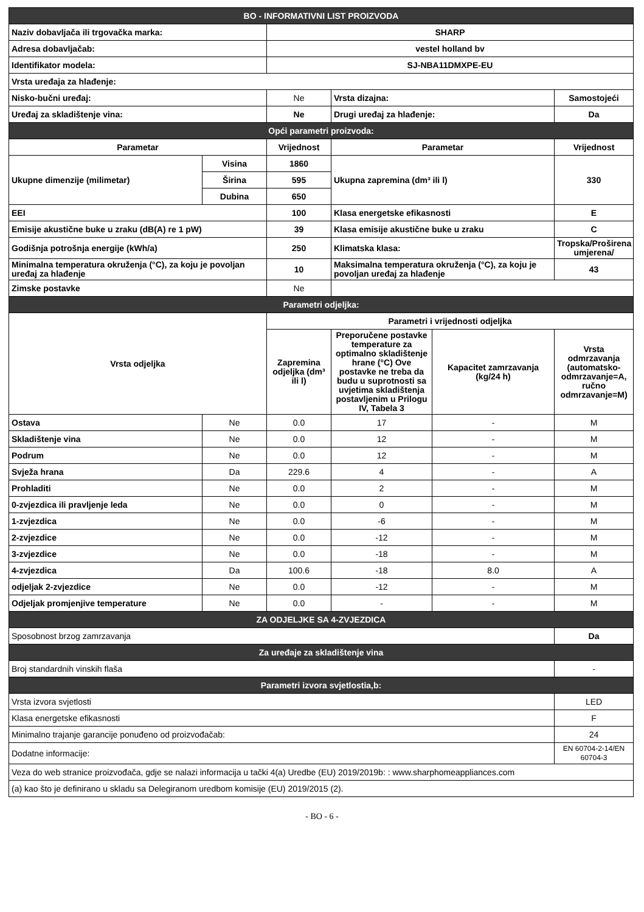| BO - INFORMATIVNI LIST PROIZVODA | | | | | |
| Naziv dobavljača ili trgovačka marka: | | SHARP | | | |
| Adresa dobavljačab: | | vestel holland bv | | | |
| Identifikator modela: | | SJ-NBA11DMXPE-EU | | | |
| Vrsta uređaja za hlađenje: | | | | | |
| Nisko-bučni uređaj: | | Ne | Vrsta dizajna: | | Samostojeći |
| Uređaj za skladištenje vina: | | Ne | Drugi uređaj za hlađenje: | | Da |
| Opći parametri proizvoda: | | | | | |
| Parametar | | Vrijednost | Parametar | | Vrijednost |
| Ukupne dimenzije (milimetar) | Visina | 1860 | Ukupna zapremina (dm³ ili l) | | 330 |
| | Širina | 595 | | | |
| | Dubina | 650 | | | |
| EEI | | 100 | Klasa energetske efikasnosti | | E |
| Emisije akustične buke u zraku (dB(A) re 1 pW) | | 39 | Klasa emisije akustične buke u zraku | | C |
| Godišnja potrošnja energije (kWh/a) | | 250 | Klimatska klasa: | | Tropska/Proširena umjerena/ |
| Minimalna temperatura okruženja (°C), za koju je povoljan uređaj za hlađenje | | 10 | Maksimalna temperatura okruženja (°C), za koju je povoljan uređaj za hlađenje | | 43 |
| Zimske postavke | | Ne | | | |
| Parametri odjeljka: | | | | | |
| Vrsta odjeljka | | Parametri i vrijednosti odjeljka | | | |
| | | Zapremina odjeljka (dm³ ili l) | Preporučene postavke temperature za optimalno skladištenje hrane (°C) Ove postavke ne treba da budu u suprotnosti sa uvjetima skladištenja postavljenim u Prilogu IV, Tabela 3 | Kapacitet zamrzavanja (kg/24 h) | Vrsta odmrzavanja (automatsko-odmrzavanje=A, ručno odmrzavanje=M) |
| Ostava | Ne | 0.0 | 17 | - | M |
| Skladištenje vina | Ne | 0.0 | 12 | - | M |
| Podrum | Ne | 0.0 | 12 | - | M |
| Svježa hrana | Da | 229.6 | 4 | - | A |
| Prohladiti | Ne | 0.0 | 2 | - | M |
| 0-zvjezdica ili pravljenje leda | Ne | 0.0 | 0 | - | M |
| 1-zvjezdica | Ne | 0.0 | -6 | - | M |
| 2-zvjezdice | Ne | 0.0 | -12 | - | M |
| 3-zvjezdice | Ne | 0.0 | -18 | - | M |
| 4-zvjezdica | Da | 100.6 | -18 | 8.0 | A |
| odjeljak 2-zvjezdice | Ne | 0.0 | -12 | - | M |
| Odjeljak promjenjive temperature | Ne | 0.0 | - | - | M |
| ZA ODJELJKE SA 4-ZVJEZDICA | | | | | |
| Sposobnost brzog zamrzavanja | | | | | Da |
| Za uređaje za skladištenje vina | | | | | |
| Broj standardnih vinskih flaša | | | | | - |
| Parametri izvora svjetlostia,b: | | | | | |
| Vrsta izvora svjetlosti | | | | | LED |
| Klasa energetske efikasnosti | | | | | F |
| Minimalno trajanje garancije ponuđeno od proizvođačab: | | | | | 24 |
| Dodatne informacije: | | | | | EN 60704-2-14/EN 60704-3 |
| Veza do web stranice proizvođača, gdje se nalazi informacija u tački 4(a) Uredbe (EU) 2019/2019b: : www.sharphomeappliances.com | | | | | |
| (a) kao što je definirano u skladu sa Delegiranom uredbom komisije (EU) 2019/2015 (2). | | | | | |
- BO - 6 -